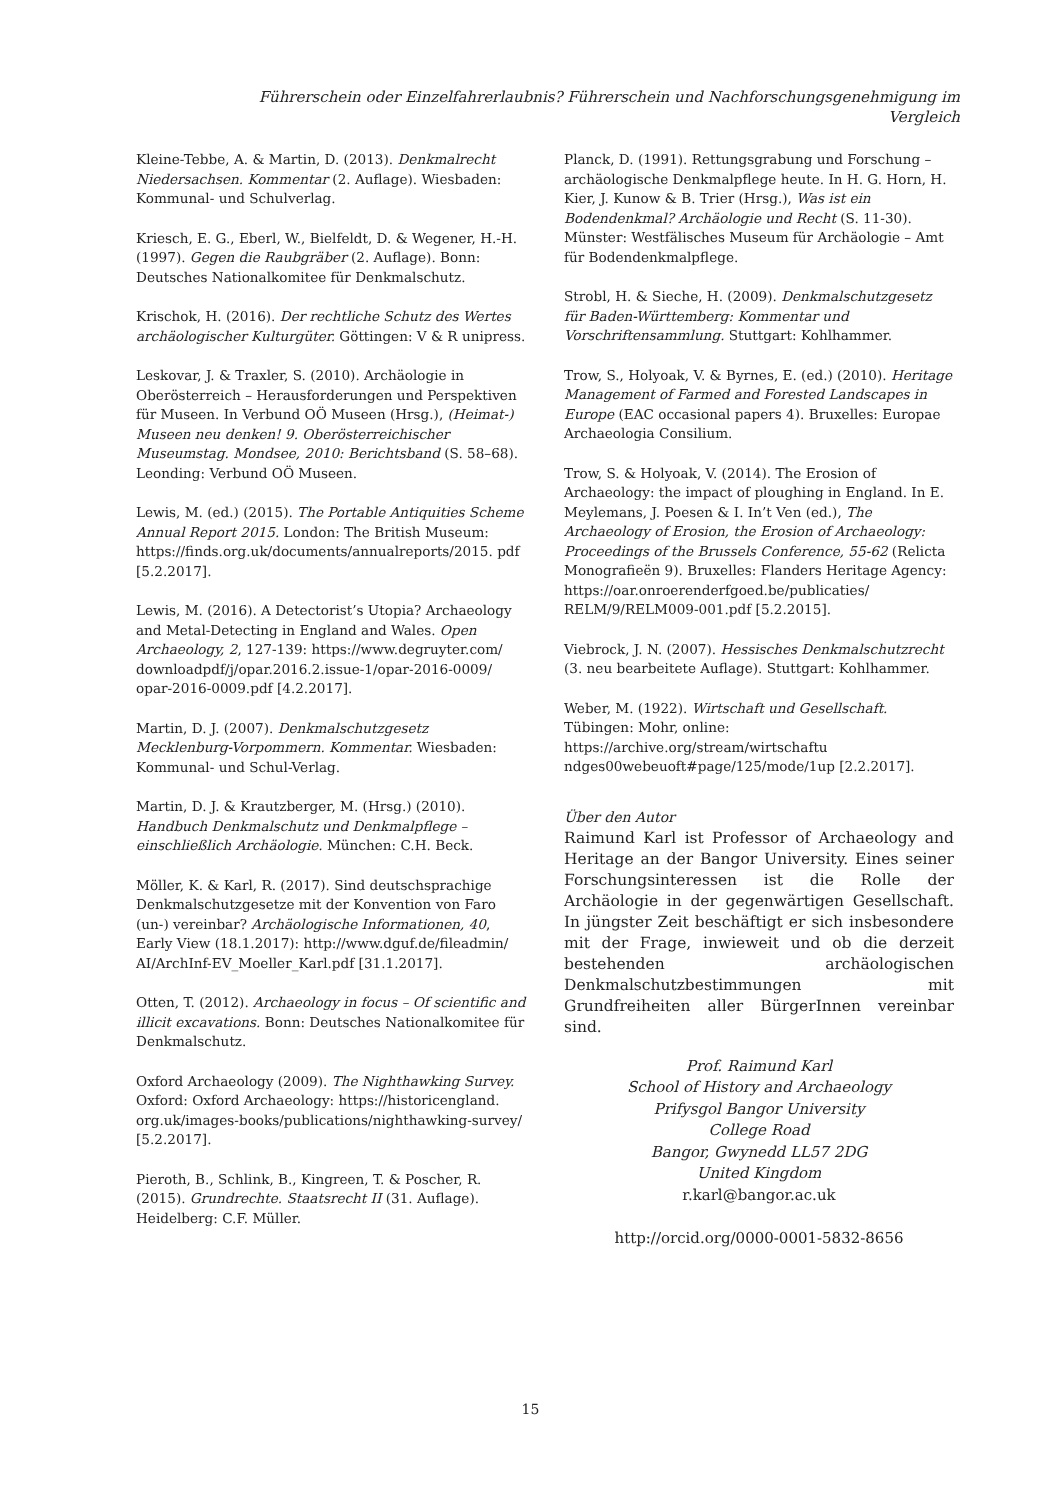Führerschein oder Einzelfahrerlaubnis? Führerschein und Nachforschungsgenehmigung im Vergleich
Kleine-Tebbe, A. & Martin, D. (2013). Denkmalrecht Niedersachsen. Kommentar (2. Auflage). Wiesbaden: Kommunal- und Schulverlag.
Kriesch, E. G., Eberl, W., Bielfeldt, D. & Wegener, H.-H. (1997). Gegen die Raubgräber (2. Auflage). Bonn: Deutsches Nationalkomitee für Denkmalschutz.
Krischok, H. (2016). Der rechtliche Schutz des Wertes archäologischer Kulturgüter. Göttingen: V & R unipress.
Leskovar, J. & Traxler, S. (2010). Archäologie in Oberösterreich – Herausforderungen und Perspektiven für Museen. In Verbund OÖ Museen (Hrsg.), (Heimat-) Museen neu denken! 9. Oberösterreichischer Museumstag. Mondsee, 2010: Berichtsband (S. 58–68). Leonding: Verbund OÖ Museen.
Lewis, M. (ed.) (2015). The Portable Antiquities Scheme Annual Report 2015. London: The British Museum: https://finds.org.uk/documents/annualreports/2015. pdf [5.2.2017].
Lewis, M. (2016). A Detectorist’s Utopia? Archaeology and Metal-Detecting in England and Wales. Open Archaeology, 2, 127-139: https://www.degruyter.com/ downloadpdf/j/opar.2016.2.issue-1/opar-2016-0009/ opar-2016-0009.pdf [4.2.2017].
Martin, D. J. (2007). Denkmalschutzgesetz Mecklenburg-Vorpommern. Kommentar. Wiesbaden: Kommunal- und Schul-Verlag.
Martin, D. J. & Krautzberger, M. (Hrsg.) (2010). Handbuch Denkmalschutz und Denkmalpflege – einschließlich Archäologie. München: C.H. Beck.
Möller, K. & Karl, R. (2017). Sind deutschsprachige Denkmalschutzgesetze mit der Konvention von Faro (un-) vereinbar? Archäologische Informationen, 40, Early View (18.1.2017): http://www.dguf.de/fileadmin/ AI/ArchInf-EV_Moeller_Karl.pdf [31.1.2017].
Otten, T. (2012). Archaeology in focus – Of scientific and illicit excavations. Bonn: Deutsches Nationalkomitee für Denkmalschutz.
Oxford Archaeology (2009). The Nighthawking Survey. Oxford: Oxford Archaeology: https://historicengland. org.uk/images-books/publications/nighthawking-survey/ [5.2.2017].
Pieroth, B., Schlink, B., Kingreen, T. & Poscher, R. (2015). Grundrechte. Staatsrecht II (31. Auflage). Heidelberg: C.F. Müller.
Planck, D. (1991). Rettungsgrabung und Forschung – archäologische Denkmalpflege heute. In H. G. Horn, H. Kier, J. Kunow & B. Trier (Hrsg.), Was ist ein Bodendenkmal? Archäologie und Recht (S. 11-30). Münster: Westfälisches Museum für Archäologie – Amt für Bodendenkmalpflege.
Strobl, H. & Sieche, H. (2009). Denkmalschutzgesetz für Baden-Württemberg: Kommentar und Vorschriftensammlung. Stuttgart: Kohlhammer.
Trow, S., Holyoak, V. & Byrnes, E. (ed.) (2010). Heritage Management of Farmed and Forested Landscapes in Europe (EAC occasional papers 4). Bruxelles: Europae Archaeologia Consilium.
Trow, S. & Holyoak, V. (2014). The Erosion of Archaeology: the impact of ploughing in England. In E. Meylemans, J. Poesen & I. In’t Ven (ed.), The Archaeology of Erosion, the Erosion of Archaeology: Proceedings of the Brussels Conference, 55-62 (Relicta Monografieën 9). Bruxelles: Flanders Heritage Agency: https://oar.onroerenderfgoed.be/publicaties/ RELM/9/RELM009-001.pdf [5.2.2015].
Viebrock, J. N. (2007). Hessisches Denkmalschutzrecht (3. neu bearbeitete Auflage). Stuttgart: Kohlhammer.
Weber, M. (1922). Wirtschaft und Gesellschaft. Tübingen: Mohr, online: https://archive.org/stream/wirtschaftu ndges00webeuoft#page/125/mode/1up [2.2.2017].
Über den Autor
Raimund Karl ist Professor of Archaeology and Heritage an der Bangor University. Eines seiner Forschungsinteressen ist die Rolle der Archäologie in der gegenwärtigen Gesellschaft. In jüngster Zeit beschäftigt er sich insbesondere mit der Frage, inwieweit und ob die derzeit bestehenden archäologischen Denkmalschutzbestimmungen mit Grundfreiheiten aller BürgerInnen vereinbar sind.
Prof. Raimund Karl
School of History and Archaeology
Prifysgol Bangor University
College Road
Bangor, Gwynedd LL57 2DG
United Kingdom
r.karl@bangor.ac.uk
http://orcid.org/0000-0001-5832-8656
15